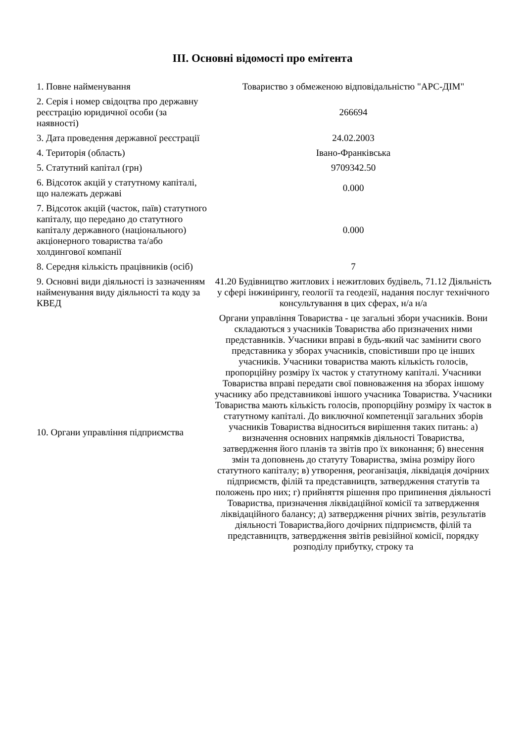ІІІ. Основні відомості про емітента
| 1. Повне найменування | Товариство з обмеженою відповідальністю "АРС-ДІМ" |
| 2. Серія і номер свідоцтва про державну реєстрацію юридичної особи (за наявності) | 266694 |
| 3. Дата проведення державної реєстрації | 24.02.2003 |
| 4. Територія (область) | Івано-Франківська |
| 5. Статутний капітал (грн) | 9709342.50 |
| 6. Відсоток акцій у статутному капіталі, що належать державі | 0.000 |
| 7. Відсоток акцій (часток, паїв) статутного капіталу, що передано до статутного капіталу державного (національного) акціонерного товариства та/або холдингової компанії | 0.000 |
| 8. Середня кількість працівників (осіб) | 7 |
| 9. Основні види діяльності із зазначенням найменування виду діяльності та коду за КВЕД | 41.20 Будівництво житлових і нежитлових будівель, 71.12 Діяльність у сфері інжинірингу, геології та геодезії, надання послуг технічного консультування в цих сферах, н/а н/а |
| 10. Органи управління підприємства | Органи управління Товариства - це загальні збори учасників. Вони складаються з учасників Товариства або призначених ними представників. Учасники вправі в будь-який час замінити свого представника у зборах учасників, сповістивши про це інших учасників. Учасники товариства мають кількість голосів, пропорційну розміру їх часток у статутному капіталі. Учасники Товариства вправі передати свої повноваження на зборах іншому учаснику або представникові іншого учасника Товариства. Учасники Товариства мають кількість голосів, пропорційну розміру їх часток в статутному капіталі. До виключної компетенції загальних зборів учасників Товариства відноситься вирішення таких питань: а) визначення основних напрямків діяльності Товариства, затвердження його планів та звітів про їх виконання; б) внесення змін та доповнень до статуту Товариства, зміна розміру його статутного капіталу; в) утворення, реоганізація, ліквідація дочірних підприємств, філій та представництв, затвердження статутів та положень про них; г) прийняття рішення про припинення діяльності Товариства, призначення ліквідаційної комісії та затвердження ліквідаційного балансу; д) затвердження річних звітів, результатів діяльності Товариства,його дочірних підприємств, філій та представництв, затвердження звітів ревізійної комісії, порядку розподілу прибутку, строку та |